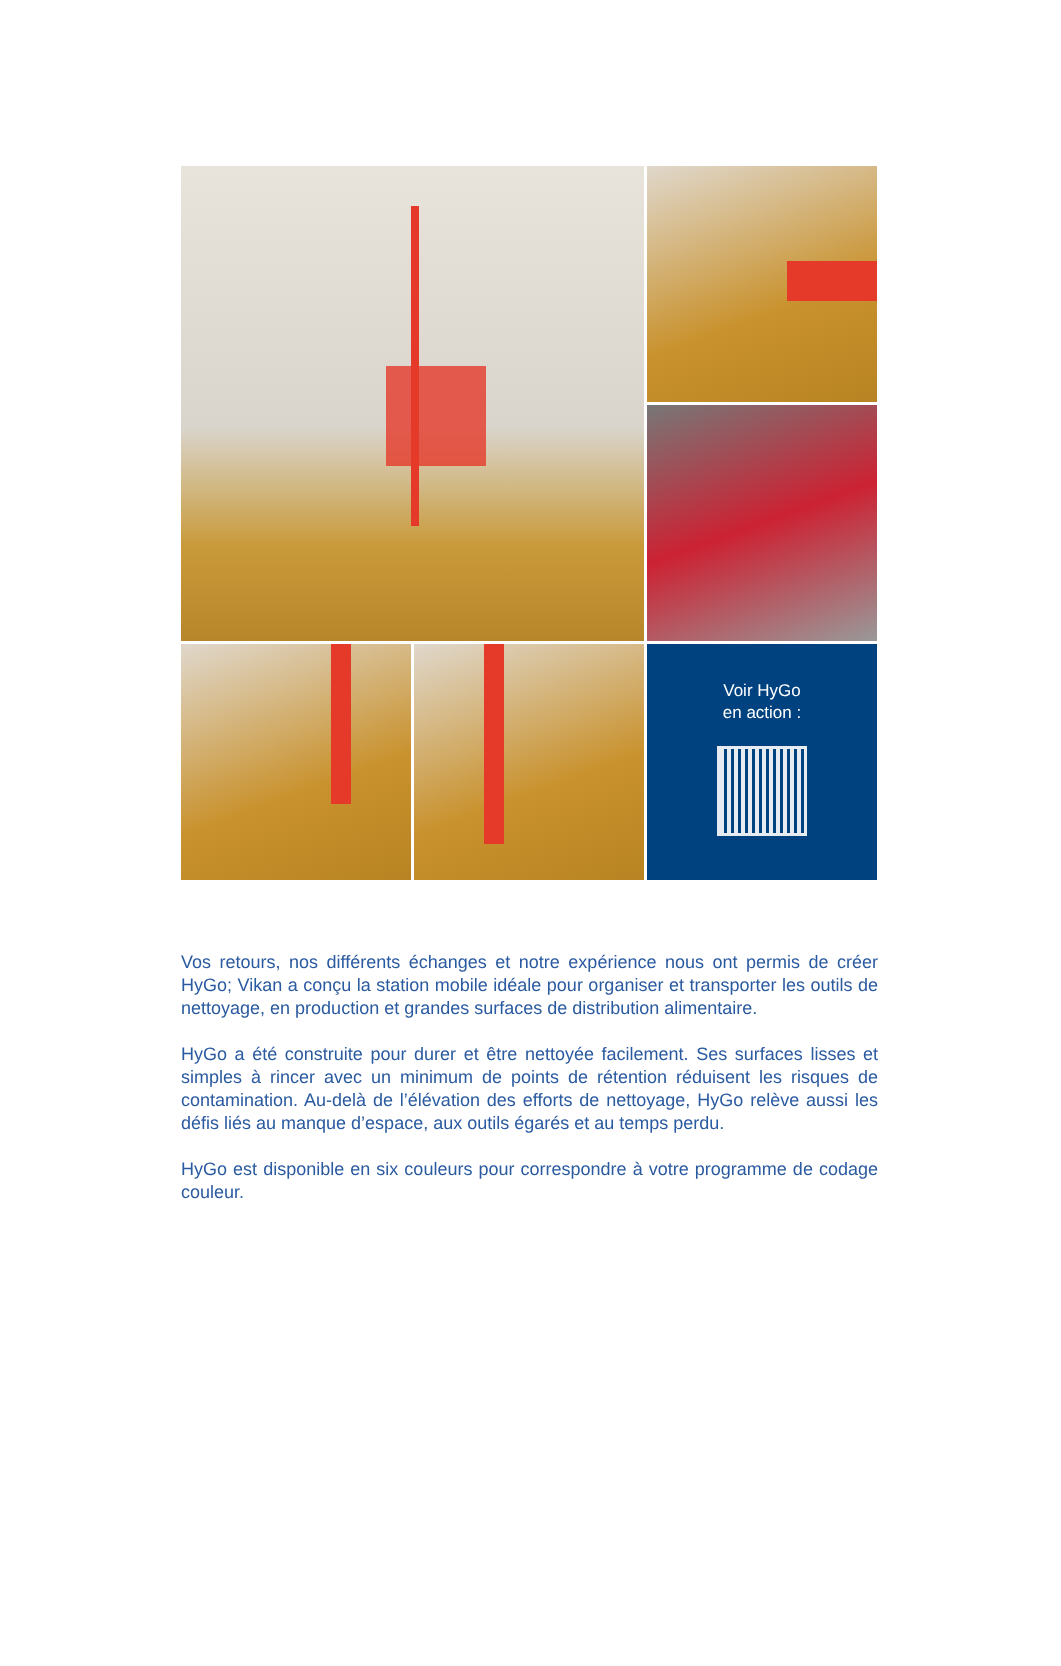Voir HyGo
en action :
Vos retours, nos différents échanges et notre expérience nous ont permis de créer HyGo; Vikan a conçu la station mobile idéale pour organiser et transporter les outils de nettoyage, en production et grandes surfaces de distribution alimentaire.
HyGo a été construite pour durer et être nettoyée facilement. Ses surfaces lisses et simples à rincer avec un minimum de points de rétention réduisent les risques de contamination. Au-delà de l’élévation des efforts de nettoyage, HyGo relève aussi les défis liés au manque d’espace, aux outils égarés et au temps perdu.
HyGo est disponible en six couleurs pour correspondre à votre programme de codage couleur.